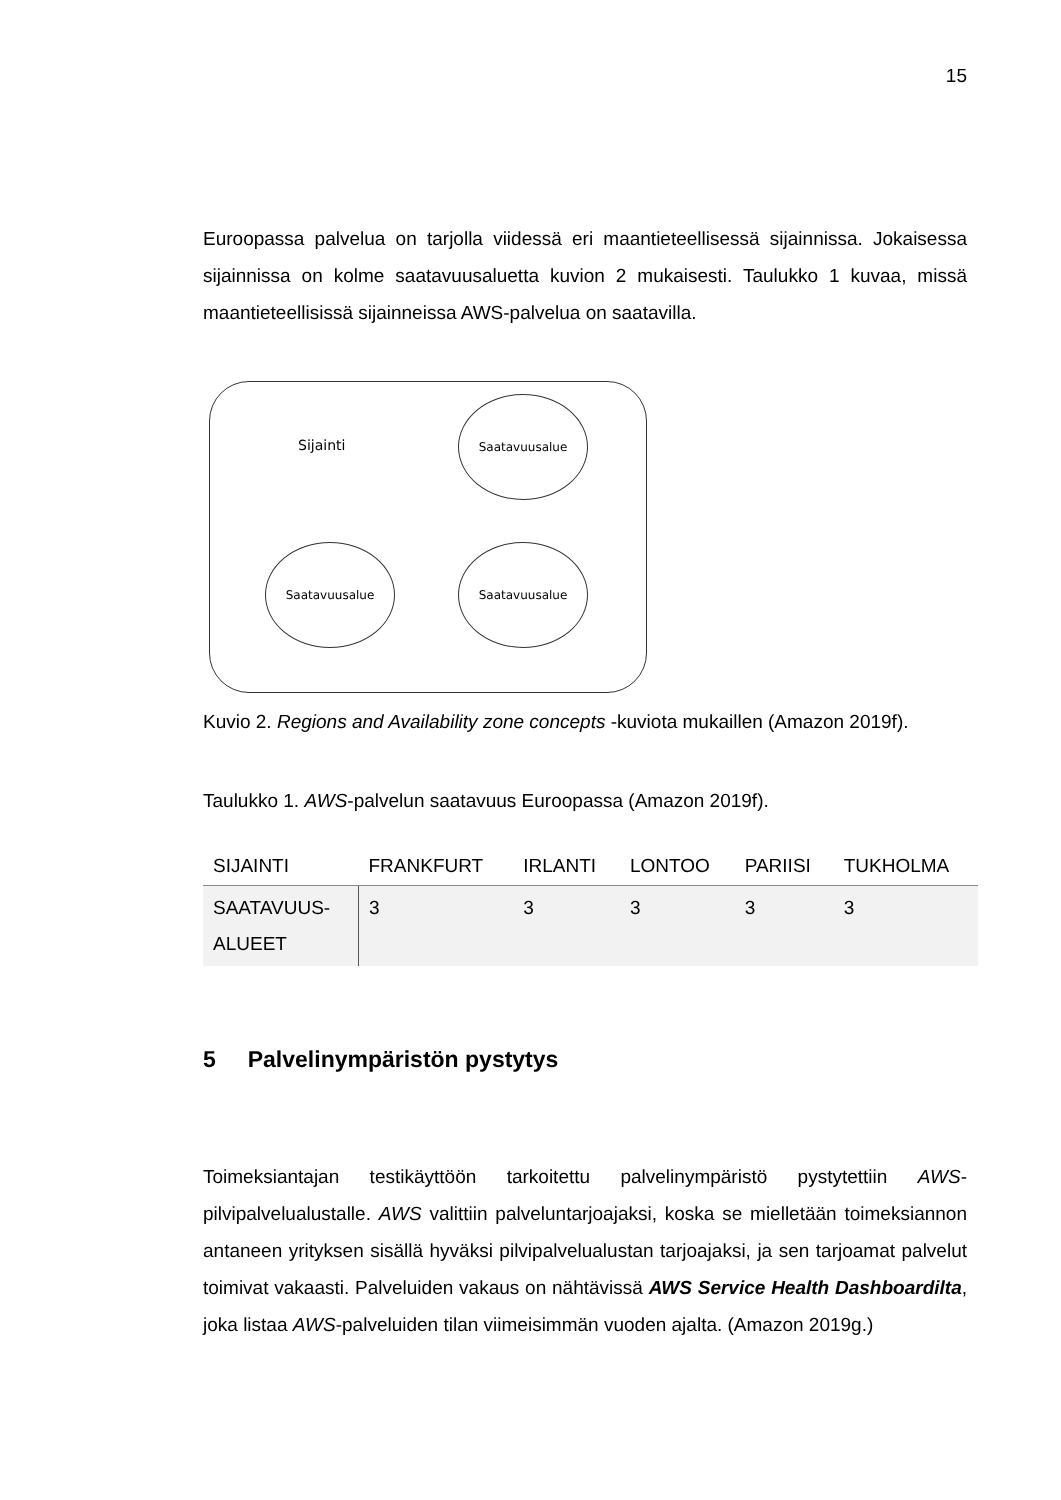15
Euroopassa palvelua on tarjolla viidessä eri maantieteellisessä sijainnissa. Jokaisessa sijainnissa on kolme saatavuusaluetta kuvion 2 mukaisesti. Taulukko 1 kuvaa, missä maantieteellisissä sijainneissa AWS-palvelua on saatavilla.
Sijainti
Saatavuusalue
Saatavuusalue Saatavuusalue
Kuvio 2. Regions and Availability zone concepts -kuviota mukaillen (Amazon 2019f).
Taulukko 1. AWS-palvelun saatavuus Euroopassa (Amazon 2019f).
| SIJAINTI | FRANKFURT | IRLANTI | LONTOO | PARIISI | TUKHOLMA |
| --- | --- | --- | --- | --- | --- |
| SAATAVUUS- ALUEET | 3 | 3 | 3 | 3 | 3 |
5 Palvelinympäristön pystytys
Toimeksiantajan testikäyttöön tarkoitettu palvelinympäristö pystytettiin AWS-pilvipalvelualustalle. AWS valittiin palveluntarjoajaksi, koska se mielletään toimeksiannon antaneen yrityksen sisällä hyväksi pilvipalvelualustan tarjoajaksi, ja sen tarjoamat palvelut toimivat vakaasti. Palveluiden vakaus on nähtävissä AWS Service Health Dashboardilta, joka listaa AWS-palveluiden tilan viimeisimmän vuoden ajalta. (Amazon 2019g.)